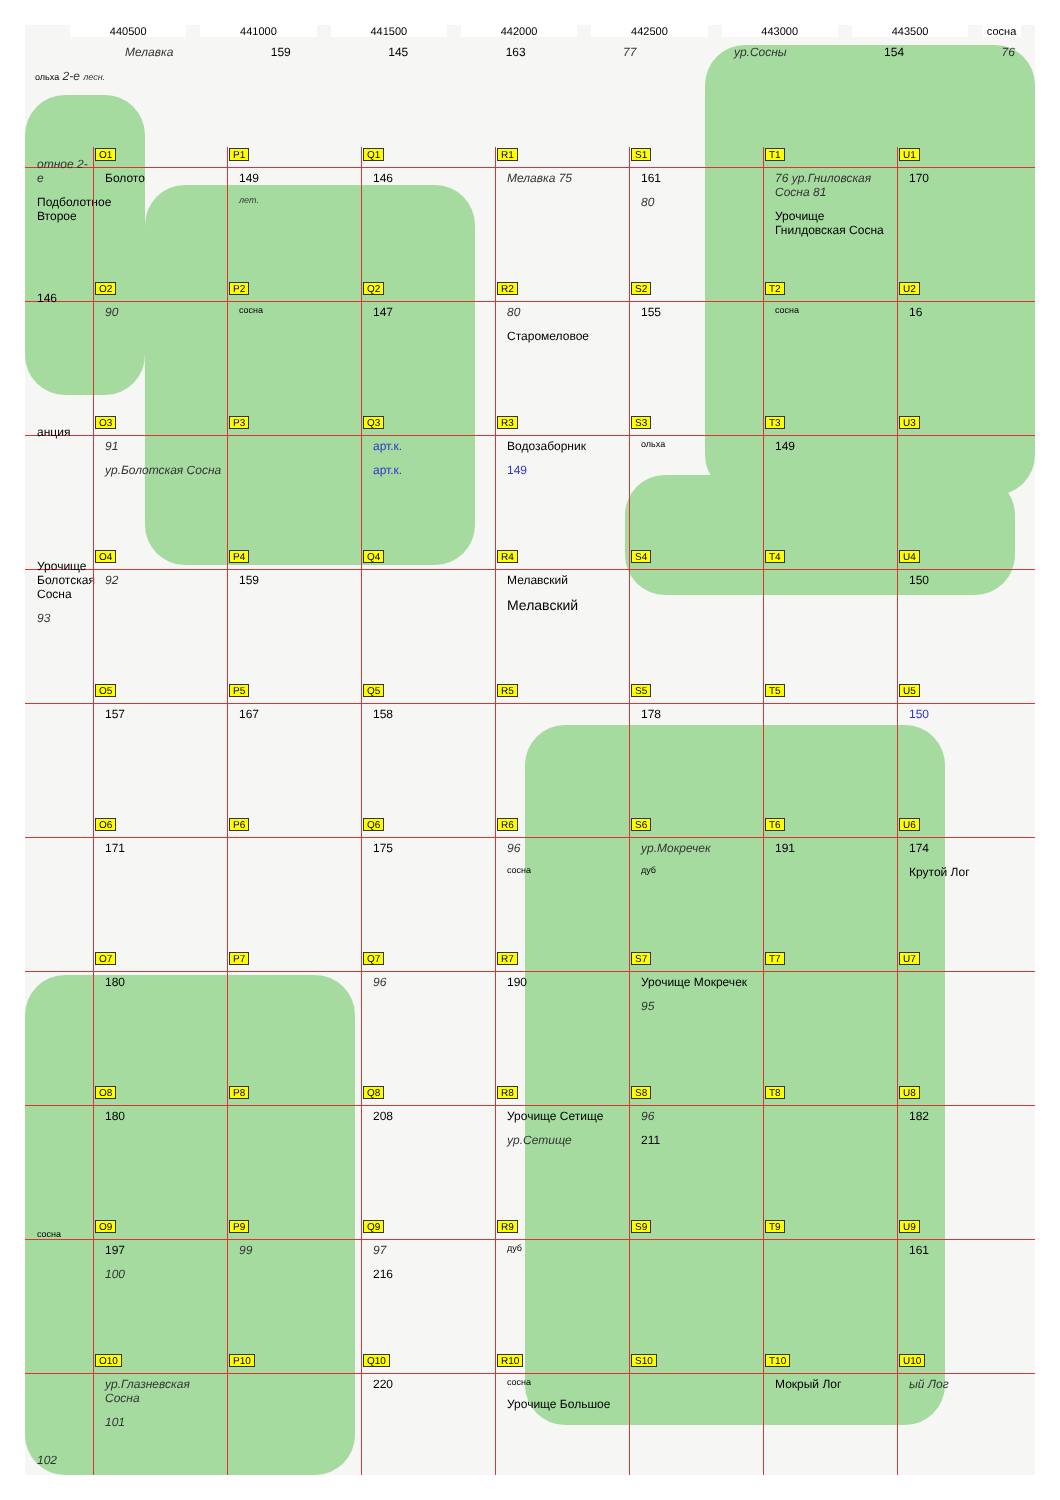440500 441000 441500 442000 442500 443000 443500 сосна
Мелавка 159 145 163 77 ур.Сосны 154 76
ольха 2-е лесн.
отное 2-е
Подболотное Второе
O1
Болото
P1
149
лет.
Q1
146
R1
Мелавка 75
S1
161
80
T1
76 ур.Гниловская Сосна 81
Урочище Гнилдовская Сосна
U1
170
146
O2
90
P2
сосна
Q2
147
R2
80
Старомеловое
S2
155
T2
сосна
U2
16
анция
O3
91
ур.Болотская Сосна
P3
Q3
арт.к.
арт.к.
R3
Водозаборник
149
S3
ольха
T3
149
U3
Урочище Болотская Сосна
93
O4
92
P4
159
Q4
R4
Мелавский
Мелавский
S4
T4
U4
150
O5
157
P5
167
Q5
158
R5
S5
178
T5
U5
150
O6
171
P6
Q6
175
R6
96
сосна
S6
ур.Мокречек
дуб
T6
191
U6
174
Крутой Лог
O7
180
P7
Q7
96
R7
190
S7
Урочище Мокречек
95
T7
U7
O8
180
P8
Q8
208
R8
Урочище Сетище
ур.Сетище
S8
96
211
T8
U8
182
сосна
O9
197
100
P9
99
Q9
97
216
R9
дуб
S9
T9
U9
161
102
O10
ур.Глазневская Сосна
101
P10
Q10
220
R10
сосна
Урочище Большое
S10
T10
Мокрый Лог
U10
ый Лог